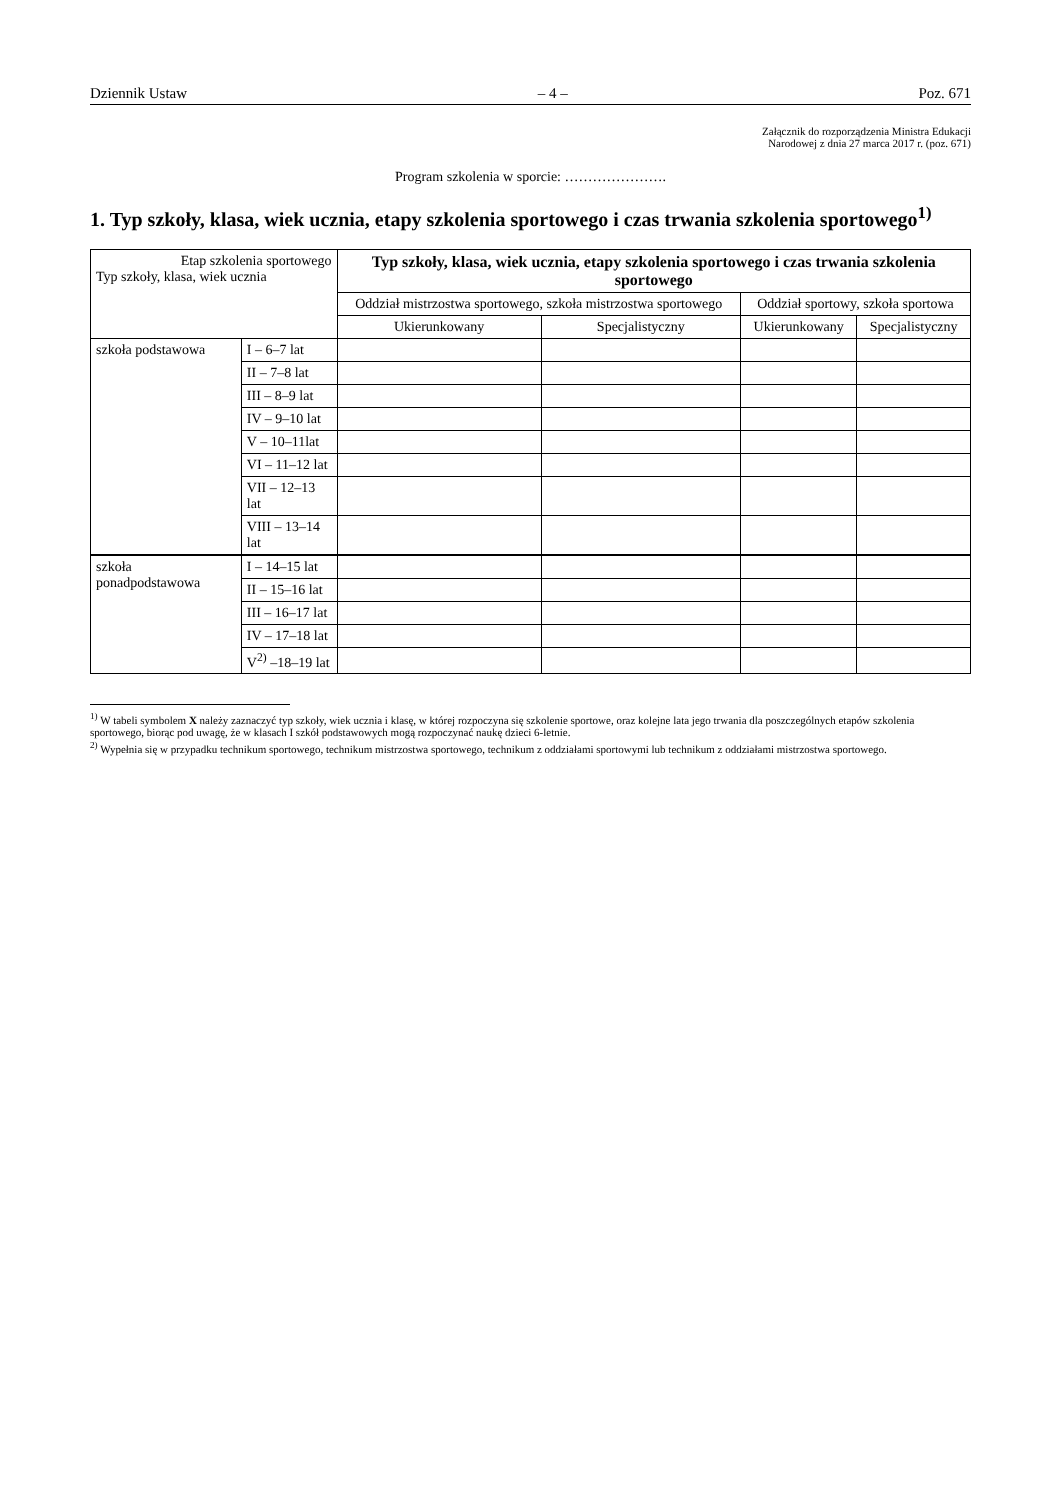Dziennik Ustaw – 4 – Poz. 671
Załącznik do rozporządzenia Ministra Edukacji
Narodowej z dnia 27 marca 2017 r. (poz. 671)
Program szkolenia w sporcie: ………………….
1. Typ szkoły, klasa, wiek ucznia, etapy szkolenia sportowego i czas trwania szkolenia sportowego<sup>1)</sup>
| Etap szkolenia sportowego Typ szkoły, klasa, wiek ucznia | | Typ szkoły, klasa, wiek ucznia, etapy szkolenia sportowego i czas trwania szkolenia sportowego | | | |
| --- | --- | --- | --- | --- | --- |
| | | Oddział mistrzostwa sportowego, szkoła mistrzostwa sportowego | | Oddział sportowy, szkoła sportowa | |
| | | Ukierunkowany | Specjalistyczny | Ukierunkowany | Specjalistyczny |
| szkoła podstawowa | I – 6–7 lat | | | | |
| | II – 7–8 lat | | | | |
| | III – 8–9 lat | | | | |
| | IV – 9–10 lat | | | | |
| | V – 10–11lat | | | | |
| | VI – 11–12 lat | | | | |
| | VII – 12–13 lat | | | | |
| | VIII – 13–14 lat | | | | |
| szkoła ponadpodstawowa | I – 14–15 lat | | | | |
| | II – 15–16 lat | | | | |
| | III – 16–17 lat | | | | |
| | IV – 17–18 lat | | | | |
| | V<sup>2)</sup> –18–19 lat | | | | |
<sup>1)</sup> W tabeli symbolem X należy zaznaczyć typ szkoły, wiek ucznia i klasę, w której rozpoczyna się szkolenie sportowe, oraz kolejne lata jego trwania dla poszczególnych etapów szkolenia sportowego, biorąc pod uwagę, że w klasach I szkół podstawowych mogą rozpoczynać naukę dzieci 6-letnie.
<sup>2)</sup> Wypełnia się w przypadku technikum sportowego, technikum mistrzostwa sportowego, technikum z oddziałami sportowymi lub technikum z oddziałami mistrzostwa sportowego.